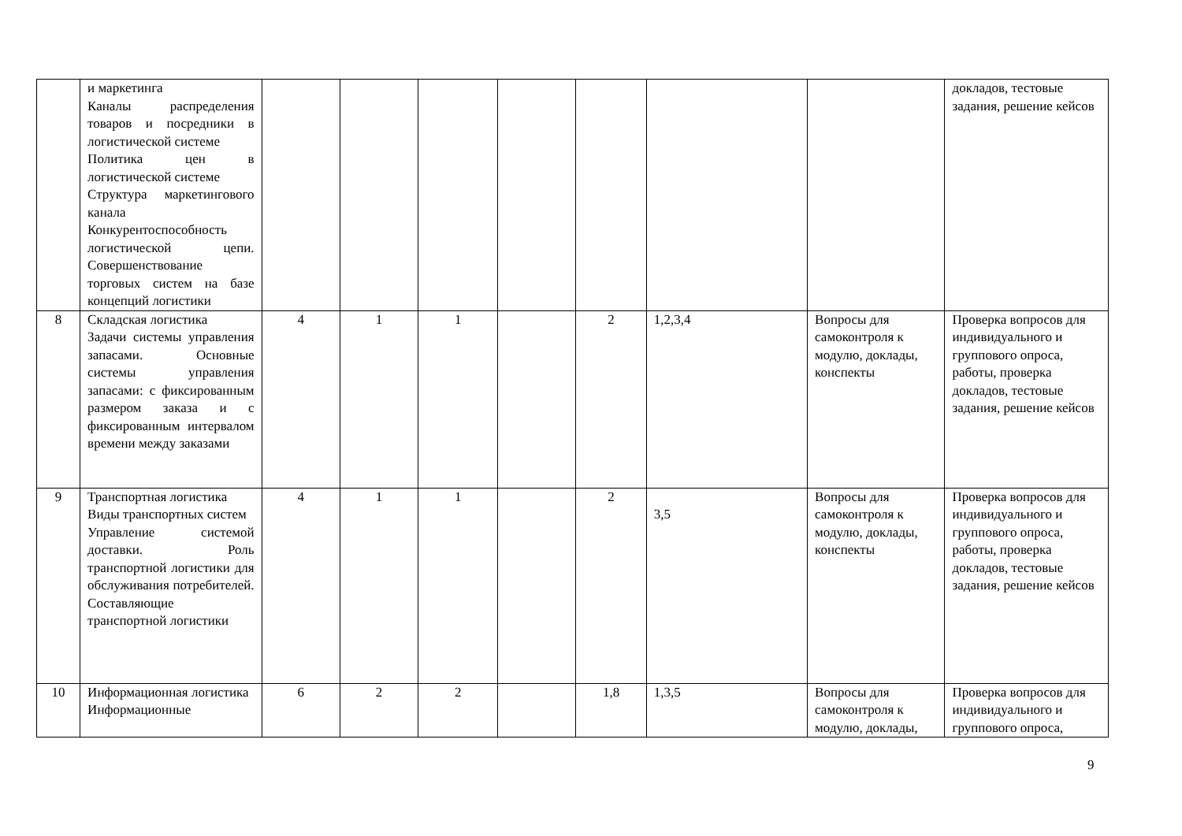| | и маркетинга Каналы распределения товаров и посредники в логистической системе Политика цен в логистической системе Структура маркетингового канала Конкурентоспособность логистической цепи. Совершенствование торговых систем на базе концепций логистики | | | | | | | | докладов, тестовые задания, решение кейсов |
| 8 | Складская логистика Задачи системы управления запасами. Основные системы управления запасами: с фиксированным размером заказа и с фиксированным интервалом времени между заказами | 4 | 1 | 1 | | 2 | 1,2,3,4 | Вопросы для самоконтроля к модулю, доклады, конспекты | Проверка вопросов для индивидуального и группового опроса, работы, проверка докладов, тестовые задания, решение кейсов |
| 9 | Транспортная логистика Виды транспортных систем Управление системой доставки. Роль транспортной логистики для обслуживания потребителей. Составляющие транспортной логистики | 4 | 1 | 1 | | 2 | 3,5 | Вопросы для самоконтроля к модулю, доклады, конспекты | Проверка вопросов для индивидуального и группового опроса, работы, проверка докладов, тестовые задания, решение кейсов |
| 10 | Информационная логистика Информационные | 6 | 2 | 2 | | 1,8 | 1,3,5 | Вопросы для самоконтроля к модулю, доклады, | Проверка вопросов для индивидуального и группового опроса, |
9